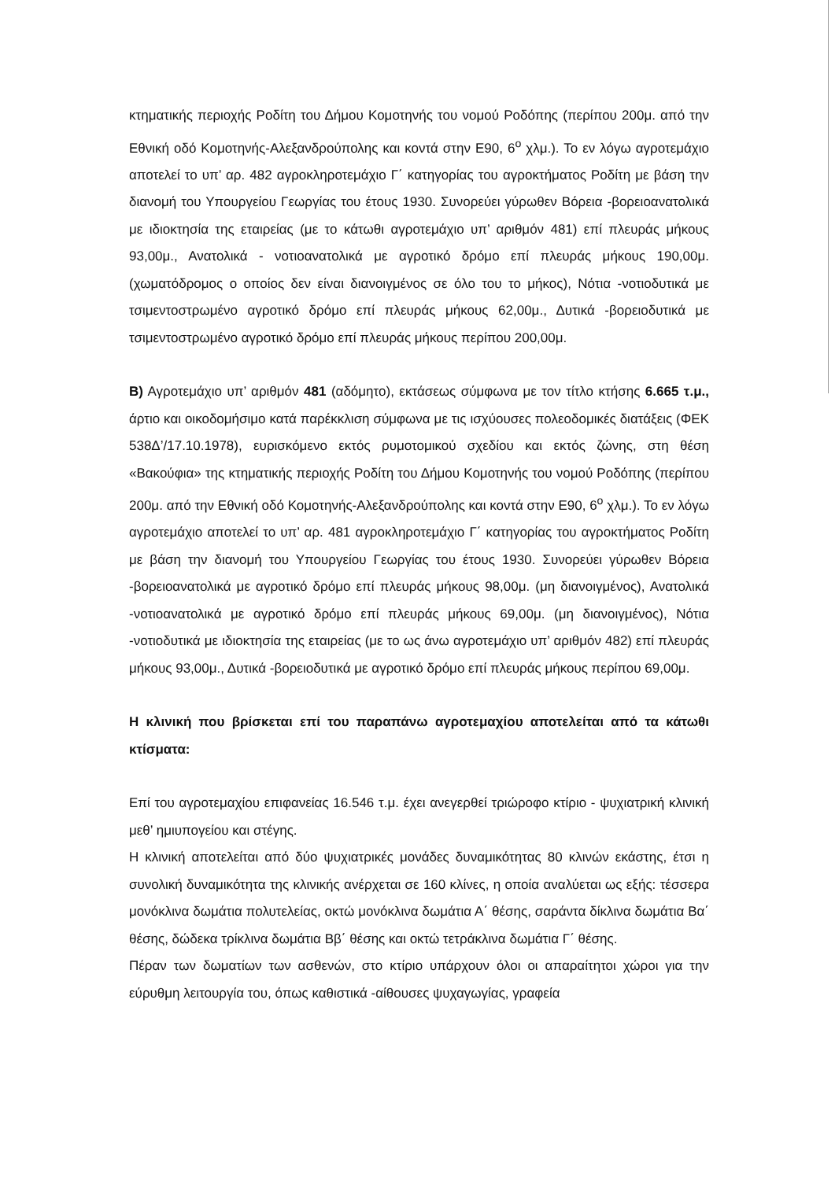κτηματικής περιοχής Ροδίτη του Δήμου Κομοτηνής του νομού Ροδόπης (περίπου 200μ. από την Εθνική οδό Κομοτηνής-Αλεξανδρούπολης και κοντά στην Ε90, 6<sup>ο</sup> χλμ.). Το εν λόγω αγροτεμάχιο αποτελεί το υπ’ αρ. 482 αγροκληροτεμάχιο Γ΄ κατηγορίας του αγροκτήματος Ροδίτη με βάση την διανομή του Υπουργείου Γεωργίας του έτους 1930. Συνορεύει γύρωθεν Βόρεια -βορειοανατολικά με ιδιοκτησία της εταιρείας (με το κάτωθι αγροτεμάχιο υπ’ αριθμόν 481) επί πλευράς μήκους 93,00μ., Ανατολικά - νοτιοανατολικά με αγροτικό δρόμο επί πλευράς μήκους 190,00μ. (χωματόδρομος ο οποίος δεν είναι διανοιγμένος σε όλο του το μήκος), Νότια -νοτιοδυτικά με τσιμεντοστρωμένο αγροτικό δρόμο επί πλευράς μήκους 62,00μ., Δυτικά -βορειοδυτικά με τσιμεντοστρωμένο αγροτικό δρόμο επί πλευράς μήκους περίπου 200,00μ.
Β) Αγροτεμάχιο υπ’ αριθμόν 481 (αδόμητο), εκτάσεως σύμφωνα με τον τίτλο κτήσης 6.665 τ.μ., άρτιο και οικοδομήσιμο κατά παρέκκλιση σύμφωνα με τις ισχύουσες πολεοδομικές διατάξεις (ΦΕΚ 538Δ’/17.10.1978), ευρισκόμενο εκτός ρυμοτομικού σχεδίου και εκτός ζώνης, στη θέση «Βακούφια» της κτηματικής περιοχής Ροδίτη του Δήμου Κομοτηνής του νομού Ροδόπης (περίπου 200μ. από την Εθνική οδό Κομοτηνής-Αλεξανδρούπολης και κοντά στην Ε90, 6<sup>ο</sup> χλμ.). Το εν λόγω αγροτεμάχιο αποτελεί το υπ’ αρ. 481 αγροκληροτεμάχιο Γ΄ κατηγορίας του αγροκτήματος Ροδίτη με βάση την διανομή του Υπουργείου Γεωργίας του έτους 1930. Συνορεύει γύρωθεν Βόρεια -βορειοανατολικά με αγροτικό δρόμο επί πλευράς μήκους 98,00μ. (μη διανοιγμένος), Ανατολικά -νοτιοανατολικά με αγροτικό δρόμο επί πλευράς μήκους 69,00μ. (μη διανοιγμένος), Νότια -νοτιοδυτικά με ιδιοκτησία της εταιρείας (με το ως άνω αγροτεμάχιο υπ’ αριθμόν 482) επί πλευράς μήκους 93,00μ., Δυτικά -βορειοδυτικά με αγροτικό δρόμο επί πλευράς μήκους περίπου 69,00μ.
Η κλινική που βρίσκεται επί του παραπάνω αγροτεμαχίου αποτελείται από τα κάτωθι κτίσματα:
Επί του αγροτεμαχίου επιφανείας 16.546 τ.μ. έχει ανεγερθεί τριώροφο κτίριο - ψυχιατρική κλινική μεθ’ ημιυπογείου και στέγης.
Η κλινική αποτελείται από δύο ψυχιατρικές μονάδες δυναμικότητας 80 κλινών εκάστης, έτσι η συνολική δυναμικότητα της κλινικής ανέρχεται σε 160 κλίνες, η οποία αναλύεται ως εξής: τέσσερα μονόκλινα δωμάτια πολυτελείας, οκτώ μονόκλινα δωμάτια Α΄ θέσης, σαράντα δίκλινα δωμάτια Βα΄ θέσης, δώδεκα τρίκλινα δωμάτια Ββ΄ θέσης και οκτώ τετράκλινα δωμάτια Γ΄ θέσης.
Πέραν των δωματίων των ασθενών, στο κτίριο υπάρχουν όλοι οι απαραίτητοι χώροι για την εύρυθμη λειτουργία του, όπως καθιστικά -αίθουσες ψυχαγωγίας, γραφεία